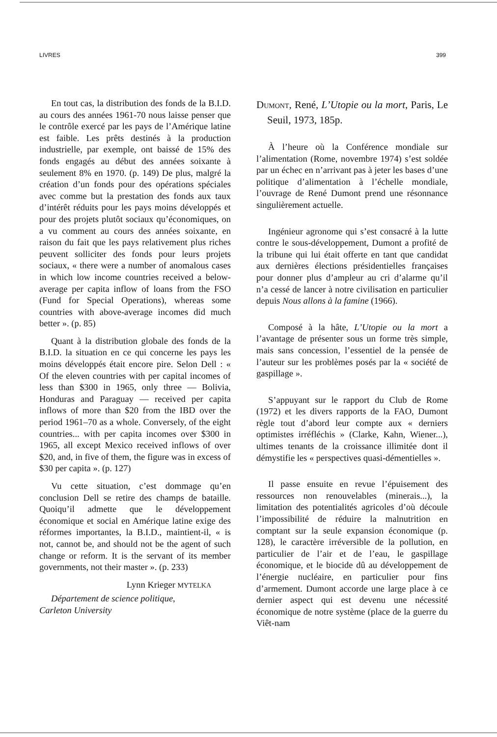LIVRES 399
En tout cas, la distribution des fonds de la B.I.D. au cours des années 1961-70 nous laisse penser que le contrôle exercé par les pays de l’Amérique latine est faible. Les prêts destinés à la production industrielle, par exemple, ont baissé de 15% des fonds engagés au début des années soixante à seulement 8% en 1970. (p. 149) De plus, malgré la création d’un fonds pour des opérations spéciales avec comme but la prestation des fonds aux taux d’intérêt réduits pour les pays moins développés et pour des projets plutôt sociaux qu’économiques, on a vu comment au cours des années soixante, en raison du fait que les pays relativement plus riches peuvent solliciter des fonds pour leurs projets sociaux, « there were a number of anomalous cases in which low income countries received a below-average per capita inflow of loans from the FSO (Fund for Special Operations), whereas some countries with above-average incomes did much better ». (p. 85)
Quant à la distribution globale des fonds de la B.I.D. la situation en ce qui concerne les pays les moins développés était encore pire. Selon Dell : « Of the eleven countries with per capital incomes of less than $300 in 1965, only three — Bolivia, Honduras and Paraguay — received per capita inflows of more than $20 from the IBD over the period 1961–70 as a whole. Conversely, of the eight countries... with per capita incomes over $300 in 1965, all except Mexico received inflows of over $20, and, in five of them, the figure was in excess of $30 per capita ». (p. 127)
Vu cette situation, c’est dommage qu’en conclusion Dell se retire des champs de bataille. Quoiqu’il admette que le développement économique et social en Amérique latine exige des réformes importantes, la B.I.D., maintient-il, « is not, cannot be, and should not be the agent of such change or reform. It is the servant of its member governments, not their master ». (p. 233)
Lynn Krieger MYTELKA
Département de science politique,
Carleton University
DUMONT, René, L’Utopie ou la mort, Paris, Le Seuil, 1973, 185p.
À l’heure où la Conférence mondiale sur l’alimentation (Rome, novembre 1974) s’est soldée par un échec en n’arrivant pas à jeter les bases d’une politique d’alimentation à l’échelle mondiale, l’ouvrage de René Dumont prend une résonnance singulièrement actuelle.
Ingénieur agronome qui s’est consacré à la lutte contre le sous-développement, Dumont a profité de la tribune qui lui était offerte en tant que candidat aux dernières élections présidentielles françaises pour donner plus d’ampleur au cri d’alarme qu’il n’a cessé de lancer à notre civilisation en particulier depuis Nous allons à la famine (1966).
Composé à la hâte, L’Utopie ou la mort a l’avantage de présenter sous un forme très simple, mais sans concession, l’essentiel de la pensée de l’auteur sur les problèmes posés par la « société de gaspillage ».
S’appuyant sur le rapport du Club de Rome (1972) et les divers rapports de la FAO, Dumont règle tout d’abord leur compte aux « derniers optimistes irréfléchis » (Clarke, Kahn, Wiener...), ultimes tenants de la croissance illimitée dont il démystifie les « perspectives quasi-démentielles ».
Il passe ensuite en revue l’épuisement des ressources non renouvelables (minerais...), la limitation des potentialités agricoles d’où découle l’impossibilité de réduire la malnutrition en comptant sur la seule expansion économique (p. 128), le caractère irréversible de la pollution, en particulier de l’air et de l’eau, le gaspillage économique, et le biocide dû au développement de l’énergie nucléaire, en particulier pour fins d’armement. Dumont accorde une large place à ce dernier aspect qui est devenu une nécessité économique de notre système (place de la guerre du Viêt-nam